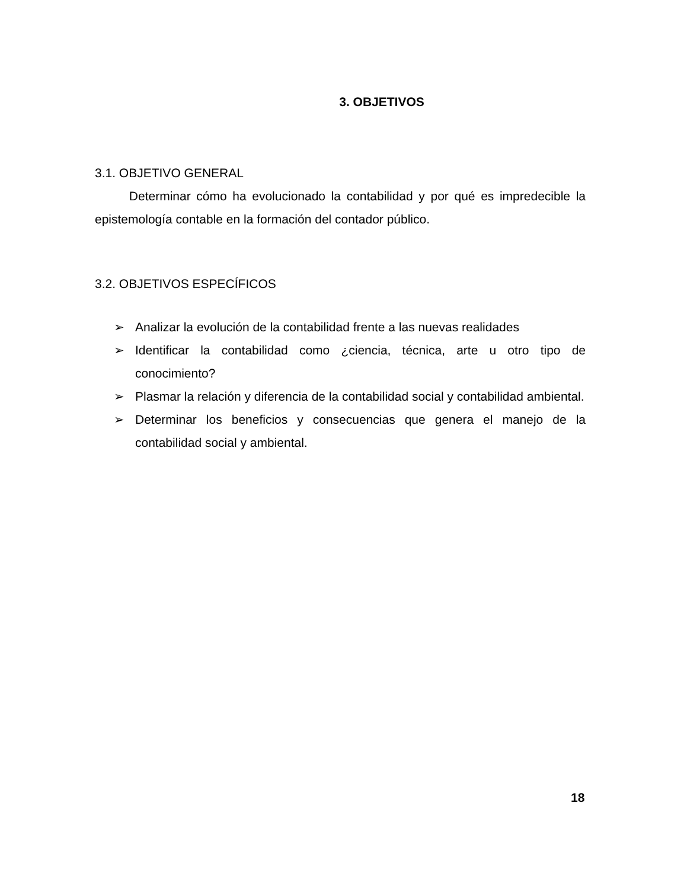3. OBJETIVOS
3.1. OBJETIVO GENERAL
Determinar cómo ha evolucionado la contabilidad y por qué es impredecible la epistemología contable en la formación del contador público.
3.2. OBJETIVOS ESPECÍFICOS
➢ Analizar la evolución de la contabilidad frente a las nuevas realidades
➢ Identificar la contabilidad como ¿ciencia, técnica, arte u otro tipo de conocimiento?
➢ Plasmar la relación y diferencia de la contabilidad social y contabilidad ambiental.
➢ Determinar los beneficios y consecuencias que genera el manejo de la contabilidad social y ambiental.
18